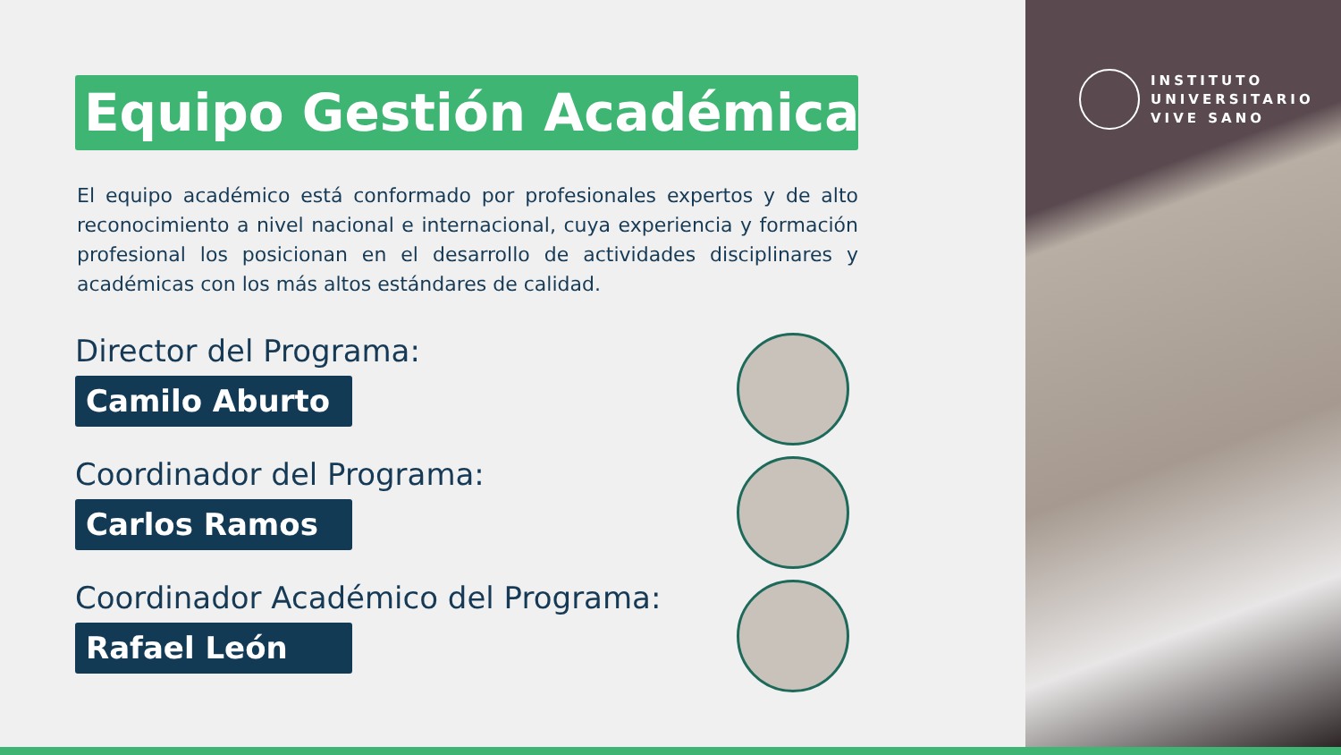Equipo Gestión Académica
El equipo académico está conformado por profesionales expertos y de alto reconocimiento a nivel nacional e internacional, cuya experiencia y formación profesional los posicionan en el desarrollo de actividades disciplinares y académicas con los más altos estándares de calidad.
Director del Programa:
Camilo Aburto
Coordinador del Programa:
Carlos Ramos
Coordinador Académico del Programa:
Rafael León
INSTITUTO
UNIVERSITARIO
VIVE SANO